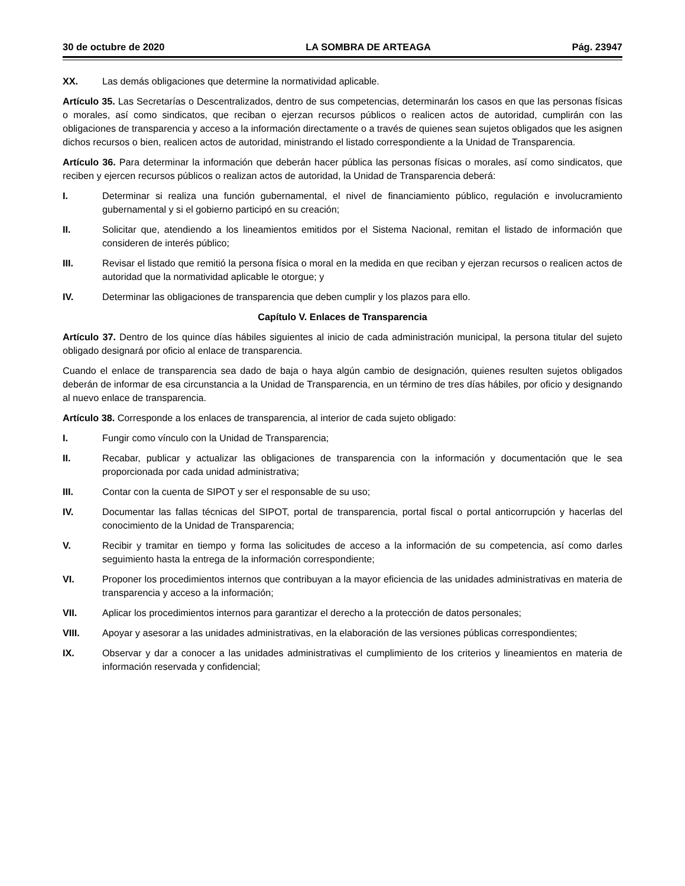30 de octubre de 2020 LA SOMBRA DE ARTEAGA Pág. 23947
XX. Las demás obligaciones que determine la normatividad aplicable.
Artículo 35. Las Secretarías o Descentralizados, dentro de sus competencias, determinarán los casos en que las personas físicas o morales, así como sindicatos, que reciban o ejerzan recursos públicos o realicen actos de autoridad, cumplirán con las obligaciones de transparencia y acceso a la información directamente o a través de quienes sean sujetos obligados que les asignen dichos recursos o bien, realicen actos de autoridad, ministrando el listado correspondiente a la Unidad de Transparencia.
Artículo 36. Para determinar la información que deberán hacer pública las personas físicas o morales, así como sindicatos, que reciben y ejercen recursos públicos o realizan actos de autoridad, la Unidad de Transparencia deberá:
I. Determinar si realiza una función gubernamental, el nivel de financiamiento público, regulación e involucramiento gubernamental y si el gobierno participó en su creación;
II. Solicitar que, atendiendo a los lineamientos emitidos por el Sistema Nacional, remitan el listado de información que consideren de interés público;
III. Revisar el listado que remitió la persona física o moral en la medida en que reciban y ejerzan recursos o realicen actos de autoridad que la normatividad aplicable le otorgue; y
IV. Determinar las obligaciones de transparencia que deben cumplir y los plazos para ello.
Capítulo V. Enlaces de Transparencia
Artículo 37. Dentro de los quince días hábiles siguientes al inicio de cada administración municipal, la persona titular del sujeto obligado designará por oficio al enlace de transparencia.
Cuando el enlace de transparencia sea dado de baja o haya algún cambio de designación, quienes resulten sujetos obligados deberán de informar de esa circunstancia a la Unidad de Transparencia, en un término de tres días hábiles, por oficio y designando al nuevo enlace de transparencia.
Artículo 38. Corresponde a los enlaces de transparencia, al interior de cada sujeto obligado:
I. Fungir como vínculo con la Unidad de Transparencia;
II. Recabar, publicar y actualizar las obligaciones de transparencia con la información y documentación que le sea proporcionada por cada unidad administrativa;
III. Contar con la cuenta de SIPOT y ser el responsable de su uso;
IV. Documentar las fallas técnicas del SIPOT, portal de transparencia, portal fiscal o portal anticorrupción y hacerlas del conocimiento de la Unidad de Transparencia;
V. Recibir y tramitar en tiempo y forma las solicitudes de acceso a la información de su competencia, así como darles seguimiento hasta la entrega de la información correspondiente;
VI. Proponer los procedimientos internos que contribuyan a la mayor eficiencia de las unidades administrativas en materia de transparencia y acceso a la información;
VII. Aplicar los procedimientos internos para garantizar el derecho a la protección de datos personales;
VIII. Apoyar y asesorar a las unidades administrativas, en la elaboración de las versiones públicas correspondientes;
IX. Observar y dar a conocer a las unidades administrativas el cumplimiento de los criterios y lineamientos en materia de información reservada y confidencial;